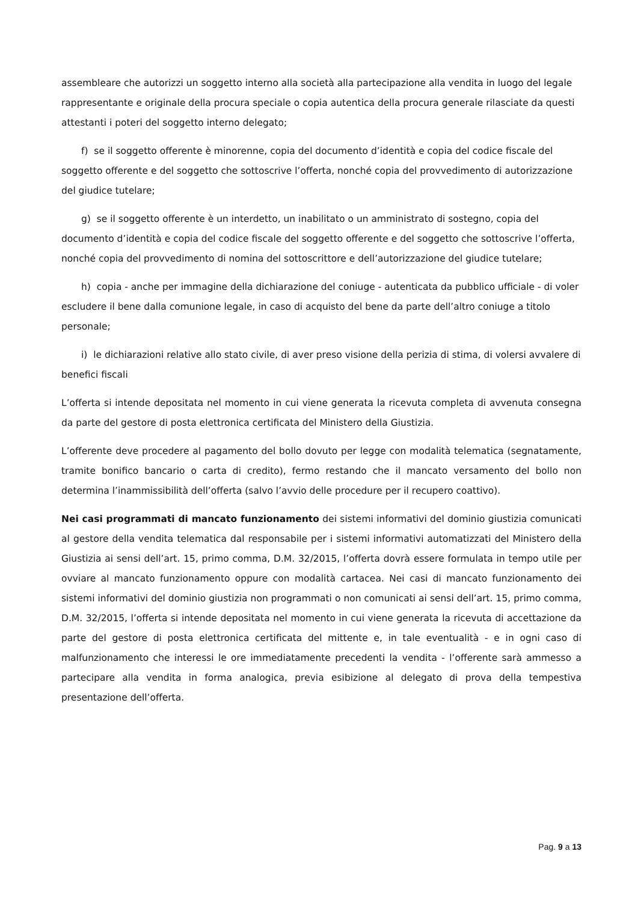assembleare che autorizzi un soggetto interno alla società alla partecipazione alla vendita in luogo del legale rappresentante e originale della procura speciale o copia autentica della procura generale rilasciate da questi attestanti i poteri del soggetto interno delegato;
f) se il soggetto offerente è minorenne, copia del documento d’identità e copia del codice fiscale del soggetto offerente e del soggetto che sottoscrive l’offerta, nonché copia del provvedimento di autorizzazione del giudice tutelare;
g) se il soggetto offerente è un interdetto, un inabilitato o un amministrato di sostegno, copia del documento d’identità e copia del codice fiscale del soggetto offerente e del soggetto che sottoscrive l’offerta, nonché copia del provvedimento di nomina del sottoscrittore e dell’autorizzazione del giudice tutelare;
h) copia - anche per immagine della dichiarazione del coniuge - autenticata da pubblico ufficiale - di voler escludere il bene dalla comunione legale, in caso di acquisto del bene da parte dell’altro coniuge a titolo personale;
i) le dichiarazioni relative allo stato civile, di aver preso visione della perizia di stima, di volersi avvalere di benefici fiscali
L’offerta si intende depositata nel momento in cui viene generata la ricevuta completa di avvenuta consegna da parte del gestore di posta elettronica certificata del Ministero della Giustizia.
L’offerente deve procedere al pagamento del bollo dovuto per legge con modalità telematica (segnatamente, tramite bonifico bancario o carta di credito), fermo restando che il mancato versamento del bollo non determina l’inammissibilità dell’offerta (salvo l’avvio delle procedure per il recupero coattivo).
Nei casi programmati di mancato funzionamento dei sistemi informativi del dominio giustizia comunicati al gestore della vendita telematica dal responsabile per i sistemi informativi automatizzati del Ministero della Giustizia ai sensi dell’art. 15, primo comma, D.M. 32/2015, l’offerta dovrà essere formulata in tempo utile per ovviare al mancato funzionamento oppure con modalità cartacea. Nei casi di mancato funzionamento dei sistemi informativi del dominio giustizia non programmati o non comunicati ai sensi dell’art. 15, primo comma, D.M. 32/2015, l’offerta si intende depositata nel momento in cui viene generata la ricevuta di accettazione da parte del gestore di posta elettronica certificata del mittente e, in tale eventualità - e in ogni caso di malfunzionamento che interessi le ore immediatamente precedenti la vendita - l’offerente sarà ammesso a partecipare alla vendita in forma analogica, previa esibizione al delegato di prova della tempestiva presentazione dell’offerta.
Pag. 9 a 13